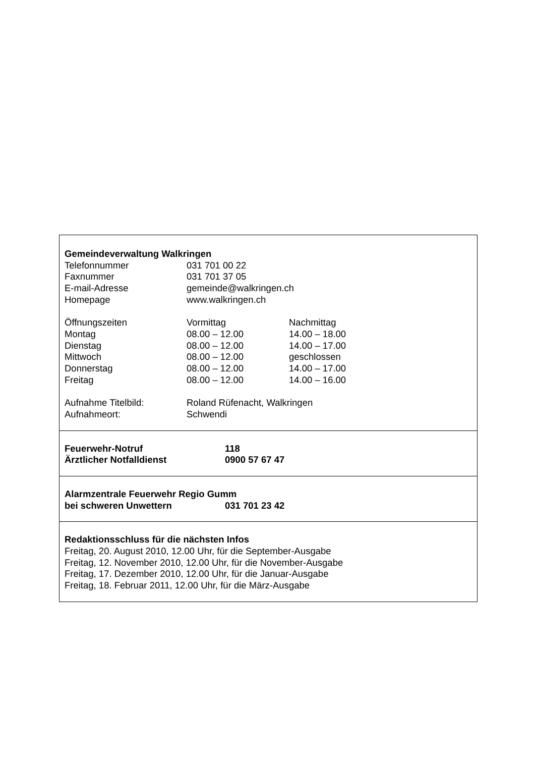Gemeindeverwaltung Walkringen
| Telefonnummer | 031 701 00 22 |
| Faxnummer | 031 701 37 05 |
| E-mail-Adresse | gemeinde@walkringen.ch |
| Homepage | www.walkringen.ch |
| Öffnungszeiten | Vormittag | Nachmittag |
| Montag | 08.00 – 12.00 | 14.00 – 18.00 |
| Dienstag | 08.00 – 12.00 | 14.00 – 17.00 |
| Mittwoch | 08.00 – 12.00 | geschlossen |
| Donnerstag | 08.00 – 12.00 | 14.00 – 17.00 |
| Freitag | 08.00 – 12.00 | 14.00 – 16.00 |
| Aufnahme Titelbild: | Roland Rüfenacht, Walkringen |
| Aufnahmeort: | Schwendi |
| Feuerwehr-Notruf | 118 |
| Ärztlicher Notfalldienst | 0900 57 67 47 |
Alarmzentrale Feuerwehr Regio Gumm
| bei schweren Unwettern | 031 701 23 42 |
Redaktionsschluss für die nächsten Infos
Freitag, 20. August 2010, 12.00 Uhr, für die September-Ausgabe
Freitag, 12. November 2010, 12.00 Uhr, für die November-Ausgabe
Freitag, 17. Dezember 2010, 12.00 Uhr, für die Januar-Ausgabe
Freitag, 18. Februar 2011, 12.00 Uhr, für die März-Ausgabe